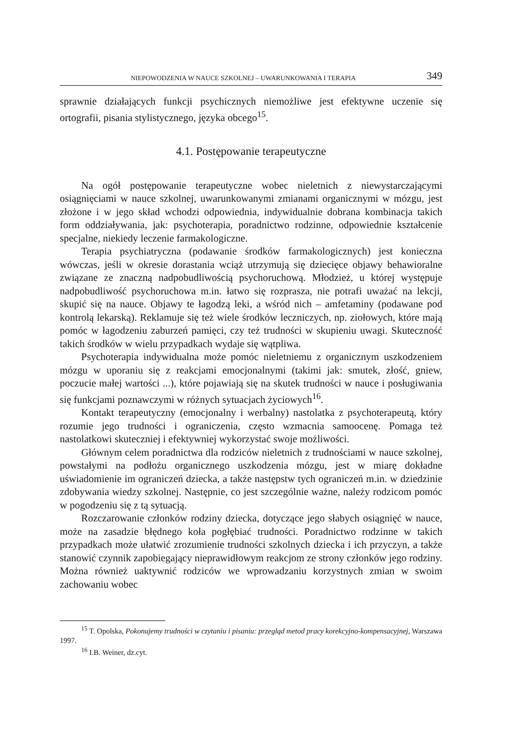NIEPOWODZENIA W NAUCE SZKOLNEJ – UWARUNKOWANIA I TERAPIA 349
sprawnie działających funkcji psychicznych niemożliwe jest efektywne uczenie się ortografii, pisania stylistycznego, języka obcego<sup>15</sup>.
4.1. Postępowanie terapeutyczne
Na ogół postępowanie terapeutyczne wobec nieletnich z niewystarczającymi osiągnięciami w nauce szkolnej, uwarunkowanymi zmianami organicznymi w mózgu, jest złożone i w jego skład wchodzi odpowiednia, indywidualnie dobrana kombinacja takich form oddziaływania, jak: psychoterapia, poradnictwo rodzinne, odpowiednie kształcenie specjalne, niekiedy leczenie farmakologiczne.
Terapia psychiatryczna (podawanie środków farmakologicznych) jest konieczna wówczas, jeśli w okresie dorastania wciąż utrzymują się dziecięce objawy behawioralne związane ze znaczną nadpobudliwością psychoruchową. Młodzież, u której występuje nadpobudliwość psychoruchowa m.in. łatwo się rozprasza, nie potrafi uważać na lekcji, skupić się na nauce. Objawy te łagodzą leki, a wśród nich – amfetaminy (podawane pod kontrolą lekarską). Reklamuje się też wiele środków leczniczych, np. ziołowych, które mają pomóc w łagodzeniu zaburzeń pamięci, czy też trudności w skupieniu uwagi. Skuteczność takich środków w wielu przypadkach wydaje się wątpliwa.
Psychoterapia indywidualna może pomóc nieletniemu z organicznym uszkodzeniem mózgu w uporaniu się z reakcjami emocjonalnymi (takimi jak: smutek, złość, gniew, poczucie małej wartości ...), które pojawiają się na skutek trudności w nauce i posługiwania się funkcjami poznawczymi w różnych sytuacjach życiowych<sup>16</sup>.
Kontakt terapeutyczny (emocjonalny i werbalny) nastolatka z psychoterapeutą, który rozumie jego trudności i ograniczenia, często wzmacnia samoocenę. Pomaga też nastolatkowi skuteczniej i efektywniej wykorzystać swoje możliwości.
Głównym celem poradnictwa dla rodziców nieletnich z trudnościami w nauce szkolnej, powstałymi na podłożu organicznego uszkodzenia mózgu, jest w miarę dokładne uświadomienie im ograniczeń dziecka, a także następstw tych ograniczeń m.in. w dziedzinie zdobywania wiedzy szkolnej. Następnie, co jest szczególnie ważne, należy rodzicom pomóc w pogodzeniu się z tą sytuacją.
Rozczarowanie członków rodziny dziecka, dotyczące jego słabych osiągnięć w nauce, może na zasadzie błędnego koła pogłębiać trudności. Poradnictwo rodzinne w takich przypadkach może ułatwić zrozumienie trudności szkolnych dziecka i ich przyczyn, a także stanowić czynnik zapobiegający nieprawidłowym reakcjom ze strony członków jego rodziny. Można również uaktywnić rodziców we wprowadzaniu korzystnych zmian w swoim zachowaniu wobec
<sup>15</sup> T. Opolska, Pokonujemy trudności w czytaniu i pisaniu: przegląd metod pracy korekcyjno-kompensacyjnej, Warszawa 1997.
<sup>16</sup> I.B. Weiner, dz.cyt.